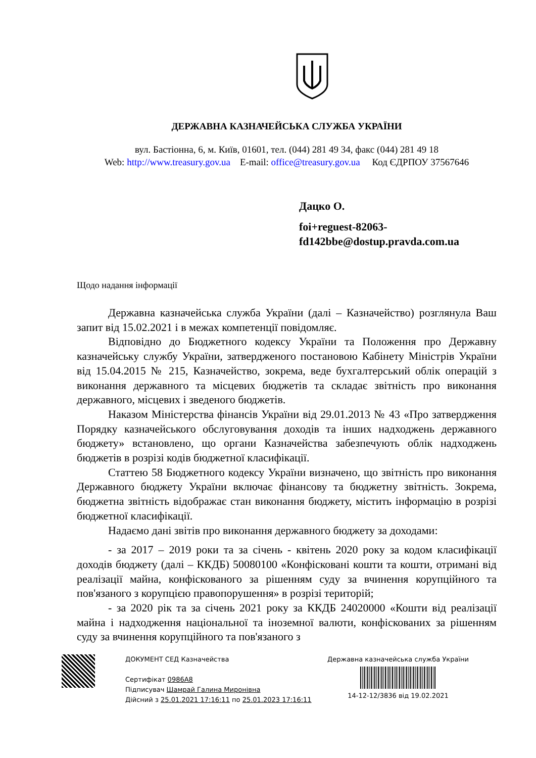ДЕРЖАВНА КАЗНАЧЕЙСЬКА СЛУЖБА УКРАЇНИ
вул. Бастіонна, 6, м. Київ, 01601, тел. (044) 281 49 34, факс (044) 281 49 18
Web: http://www.treasury.gov.ua E-mail: office@treasury.gov.ua Код ЄДРПОУ 37567646
Дацко О.
foi+reguest-82063-
fd142bbe@dostup.pravda.com.ua
Щодо надання інформації
Державна казначейська служба України (далі – Казначейство) розглянула Ваш запит від 15.02.2021 і в межах компетенції повідомляє.
Відповідно до Бюджетного кодексу України та Положення про Державну казначейську службу України, затвердженого постановою Кабінету Міністрів України від 15.04.2015 № 215, Казначейство, зокрема, веде бухгалтерський облік операцій з виконання державного та місцевих бюджетів та складає звітність про виконання державного, місцевих і зведеного бюджетів.
Наказом Міністерства фінансів України від 29.01.2013 № 43 «Про затвердження Порядку казначейського обслуговування доходів та інших надходжень державного бюджету» встановлено, що органи Казначейства забезпечують облік надходжень бюджетів в розрізі кодів бюджетної класифікації.
Статтею 58 Бюджетного кодексу України визначено, що звітність про виконання Державного бюджету України включає фінансову та бюджетну звітність. Зокрема, бюджетна звітність відображає стан виконання бюджету, містить інформацію в розрізі бюджетної класифікації.
Надаємо дані звітів про виконання державного бюджету за доходами:
- за 2017 – 2019 роки та за січень - квітень 2020 року за кодом класифікації доходів бюджету (далі – ККДБ) 50080100 «Конфісковані кошти та кошти, отримані від реалізації майна, конфіскованого за рішенням суду за вчинення корупційного та пов'язаного з корупцією правопорушення» в розрізі територій;
- за 2020 рік та за січень 2021 року за ККДБ 24020000 «Кошти від реалізації майна і надходження національної та іноземної валюти, конфіскованих за рішенням суду за вчинення корупційного та пов'язаного з
ДОКУМЕНТ СЕД Казначейства
Сертифікат 0986A8
Підписувач Шамрай Галина Миронівна
Дійсний з 25.01.2021 17:16:11 по 25.01.2023 17:16:11
Державна казначейська служба України
14-12-12/3836 від 19.02.2021